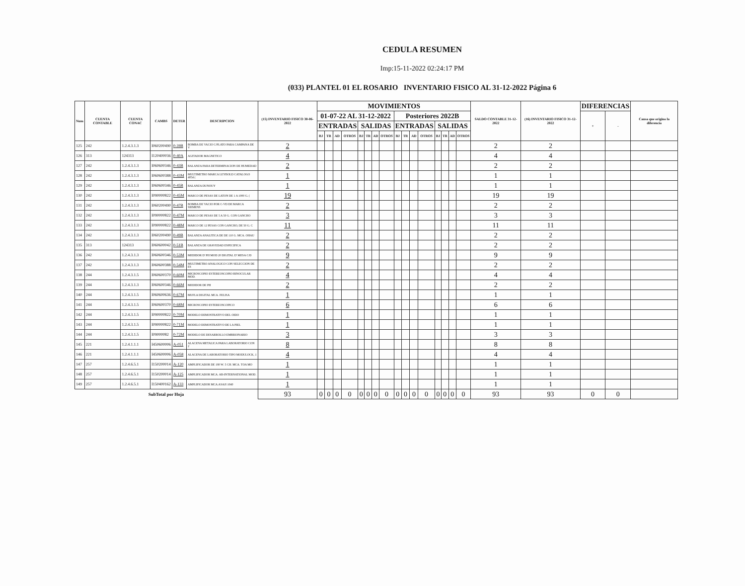CEDULA RESUMEN
Imp:15-11-2022 02:24:17 PM
(033) PLANTEL 01 EL ROSARIO INVENTARIO FISICO AL 31-12-2022 Página 6
| Num | CUENTA CONTABLE | CUENTA CONAC | CAMBS | DETER | DESCRIPCION | (15) INVENTARIO FISICO 30-06-2022 | MOVIMIENTOS | | | | | | | | | | | | | | | | SALDO CONTABLE 31-12-2022 | (16) INVENTARIO FISICO 31-12-2022 | DIFERENCIAS | | Causa que origino la diferencia |
| --- | --- | --- | --- | --- | --- | --- | --- | --- | --- | --- | --- | --- | --- | --- | --- | --- | --- | --- | --- | --- | --- | --- | --- | --- | --- | --- | --- |
| | | | | | | | 01-07-22 AL 31-12-2022 | | | | | | | | Posteriores 2022B | | | | | | | | | | + | - | |
| | | | | | | | ENTRADAS | | | | SALIDAS | | | | ENTRADAS | | | | SALIDAS | | | | | | | | |
| | | | | | | | BJ | TR | AD | OTROS | BJ | TR | AD | OTROS | BJ | TR | AD | OTROS | BJ | TR | AD | OTROS | | | | | |
| 125 | 242 | 1.2.4.3.1.3 | I060200490 | 0-39B | BOMBA DE VACIO C/PLATO PARA CAMPANA DE V | 2 | | | | | | | | | | | | | | | | | 2 | 2 | | | |
| 126 | 313 | 124313 | I120400036 | 0-40A | AGITADOR MAGNETICO | 4 | | | | | | | | | | | | | | | | | 4 | 4 | | | |
| 127 | 242 | 1.2.4.3.1.3 | I060600346 | 0-43B | BALANZA PARA DETERMINACION DE HUMEDAD | 2 | | | | | | | | | | | | | | | | | 2 | 2 | | | |
| 128 | 242 | 1.2.4.3.1.3 | I060600388 | 0-43M | MULTIMETRO MARCA LEYBOLD CATALOGO 4054 ( | 1 | | | | | | | | | | | | | | | | | 1 | 1 | | | |
| 129 | 242 | 1.2.4.3.1.3 | I060600346 | 0-45B | BALANZA DUNOUY | 1 | | | | | | | | | | | | | | | | | 1 | 1 | | | |
| 130 | 242 | 1.2.4.3.1.3 | I090000822 | 0-45M | MARCO DE PESAS DE LATON DE 1 A 1000 G. ( | 19 | | | | | | | | | | | | | | | | | 19 | 19 | | | |
| 131 | 242 | 1.2.4.3.1.3 | I060200490 | 0-47B | BOMBA DE VACIO POR C-VD DE MARCA SIEMENS | 2 | | | | | | | | | | | | | | | | | 2 | 2 | | | |
| 132 | 242 | 1.2.4.3.1.3 | I090000822 | 0-47M | MARCO DE PESAS DE 5 A 50 G. CON GANCHO | 3 | | | | | | | | | | | | | | | | | 3 | 3 | | | |
| 133 | 242 | 1.2.4.3.1.3 | I090000822 | 0-48M | MARCO DE 12 PESAS CON GANCHO, DE 50 G. C | 11 | | | | | | | | | | | | | | | | | 11 | 11 | | | |
| 134 | 242 | 1.2.4.3.1.3 | I060200490 | 0-49B | BALANZA ANALITICA DE DE 110 G. MCA. OHAU | 2 | | | | | | | | | | | | | | | | | 2 | 2 | | | |
| 135 | 313 | 124313 | I060600042 | 0-51B | BALANZA DE GRAVEDAD ESPECIFICA | 2 | | | | | | | | | | | | | | | | | 2 | 2 | | | |
| 136 | 242 | 1.2.4.3.1.3 | I060600346 | 0-53M | MEDIDOR D' PH MOD 20 DIGITAL D' MESA C/D | 9 | | | | | | | | | | | | | | | | | 9 | 9 | | | |
| 137 | 242 | 1.2.4.3.1.3 | I060600388 | 0-54M | MULTIMETRO ANALOGICO CON SELECCION DE ES | 2 | | | | | | | | | | | | | | | | | 2 | 2 | | | |
| 138 | 244 | 1.2.4.3.1.5 | I060600370 | 0-60M | MICROSCOPIO ESTEREOSCOPIO BINOCULAR MOD. | 4 | | | | | | | | | | | | | | | | | 4 | 4 | | | |
| 139 | 244 | 1.2.4.3.1.3 | I060600346 | 0-66M | MEDIDOR DE PH | 2 | | | | | | | | | | | | | | | | | 2 | 2 | | | |
| 140 | 244 | 1.2.4.3.1.5 | I060600636 | 0-67M | MUFLA DIGITAL MCA. FELISA | 1 | | | | | | | | | | | | | | | | | 1 | 1 | | | |
| 141 | 244 | 1.2.4.3.1.5 | I060600370 | 0-68M | MICROSCOPIO ESTEREOSCOPICO | 6 | | | | | | | | | | | | | | | | | 6 | 6 | | | |
| 142 | 244 | 1.2.4.3.1.5 | I090000822 | 0-70M | MODELO DEMOSTRATIVO DEL OIDO | 1 | | | | | | | | | | | | | | | | | 1 | 1 | | | |
| 143 | 244 | 1.2.4.3.1.5 | I090000822 | 0-71M | MODELO DEMOSTRATIVO DE LA PIEL | 1 | | | | | | | | | | | | | | | | | 1 | 1 | | | |
| 144 | 244 | 1.2.4.3.1.5 | I09000082 | 0-72M | MODELO DE DESARROLLO EMBRIONARIO | 3 | | | | | | | | | | | | | | | | | 3 | 3 | | | |
| 145 | 221 | 1.2.4.1.1.1 | I450600006 | A-051 | ALACENA METALICA PARA LABORATORIO CON 2 | 8 | | | | | | | | | | | | | | | | | 8 | 8 | | | |
| 146 | 221 | 1.2.4.1.1.1 | I450600006 | A-058 | ALACENA DE LABORATORIO TIPO MODULOCK, 1 | 4 | | | | | | | | | | | | | | | | | 4 | 4 | | | |
| 147 | 257 | 1.2.4.6.5.1 | I150200014 | A-120 | AMPLIFICADOR DE 180 W. 5 CH. MCA. TOA MO | 1 | | | | | | | | | | | | | | | | | 1 | 1 | | | |
| 148 | 257 | 1.2.4.6.5.1 | I150200014 | A-125 | AMPLIFICADOR MCA. AB-INTERNATIONAL MOD. | 1 | | | | | | | | | | | | | | | | | 1 | 1 | | | |
| 149 | 257 | 1.2.4.6.5.1 | I150400162 | A-133 | AMPLIFICADOR MCA.ASAJI 1040 | 1 | | | | | | | | | | | | | | | | | 1 | 1 | | | |
| SubTotal por Hoja | | | | | | 93 | 0 | 0 | 0 | 0 | 0 | 0 | 0 | 0 | 0 | 0 | 0 | 0 | 0 | 0 | 0 | 0 | 93 | 93 | 0 | 0 | |